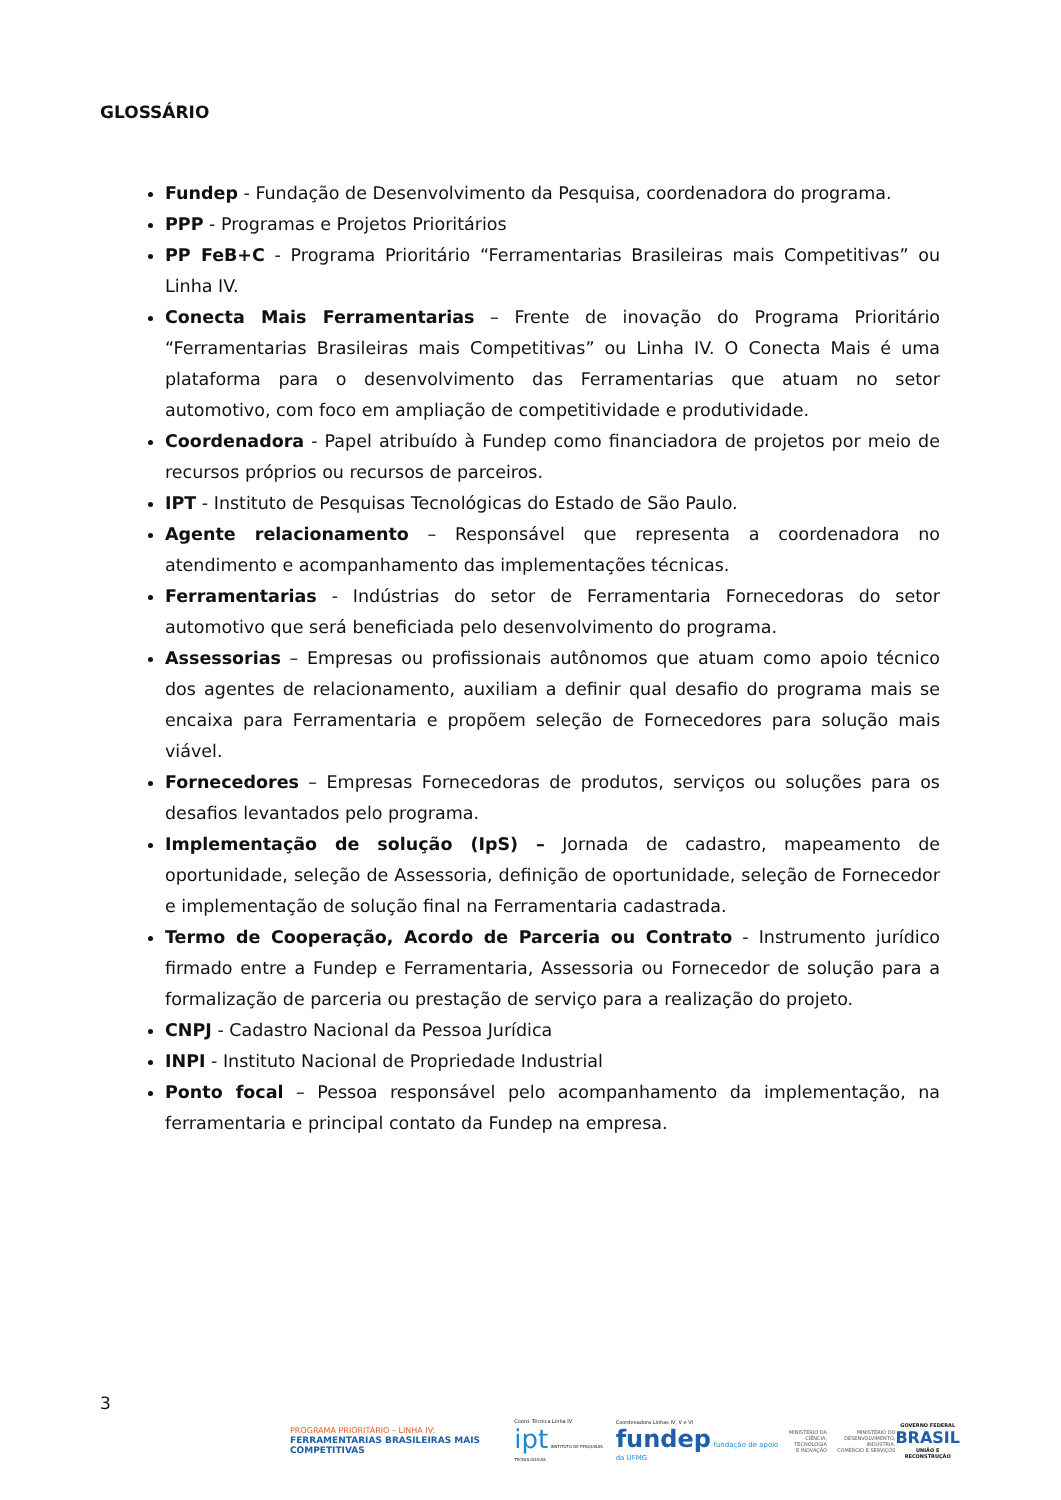GLOSSÁRIO
Fundep - Fundação de Desenvolvimento da Pesquisa, coordenadora do programa.
PPP - Programas e Projetos Prioritários
PP FeB+C - Programa Prioritário “Ferramentarias Brasileiras mais Competitivas” ou Linha IV.
Conecta Mais Ferramentarias – Frente de inovação do Programa Prioritário “Ferramentarias Brasileiras mais Competitivas” ou Linha IV. O Conecta Mais é uma plataforma para o desenvolvimento das Ferramentarias que atuam no setor automotivo, com foco em ampliação de competitividade e produtividade.
Coordenadora - Papel atribuído à Fundep como financiadora de projetos por meio de recursos próprios ou recursos de parceiros.
IPT - Instituto de Pesquisas Tecnológicas do Estado de São Paulo.
Agente relacionamento – Responsável que representa a coordenadora no atendimento e acompanhamento das implementações técnicas.
Ferramentarias - Indústrias do setor de Ferramentaria Fornecedoras do setor automotivo que será beneficiada pelo desenvolvimento do programa.
Assessorias – Empresas ou profissionais autônomos que atuam como apoio técnico dos agentes de relacionamento, auxiliam a definir qual desafio do programa mais se encaixa para Ferramentaria e propõem seleção de Fornecedores para solução mais viável.
Fornecedores – Empresas Fornecedoras de produtos, serviços ou soluções para os desafios levantados pelo programa.
Implementação de solução (IpS) – Jornada de cadastro, mapeamento de oportunidade, seleção de Assessoria, definição de oportunidade, seleção de Fornecedor e implementação de solução final na Ferramentaria cadastrada.
Termo de Cooperação, Acordo de Parceria ou Contrato - Instrumento jurídico firmado entre a Fundep e Ferramentaria, Assessoria ou Fornecedor de solução para a formalização de parceria ou prestação de serviço para a realização do projeto.
CNPJ - Cadastro Nacional da Pessoa Jurídica
INPI - Instituto Nacional de Propriedade Industrial
Ponto focal – Pessoa responsável pelo acompanhamento da implementação, na ferramentaria e principal contato da Fundep na empresa.
3
PROGRAMA PRIORITÁRIO – LINHA IV:
FERRAMENTARIAS BRASILEIRAS MAIS COMPETITIVAS
Coord. Técnica Linha IV
ipt INSTITUTO DE PESQUISAS TECNOLÓGICAS
Coordenadora Linhas IV, V e VI
fundep fundação de apoio da UFMG
MINISTÉRIO DA
CIÊNCIA, TECNOLOGIA
E INOVAÇÃO
MINISTÉRIO DO
DESENVOLVIMENTO, INDÚSTRIA,
COMÉRCIO E SERVIÇOS
GOVERNO FEDERAL
BRASIL
UNIÃO E RECONSTRUÇÃO